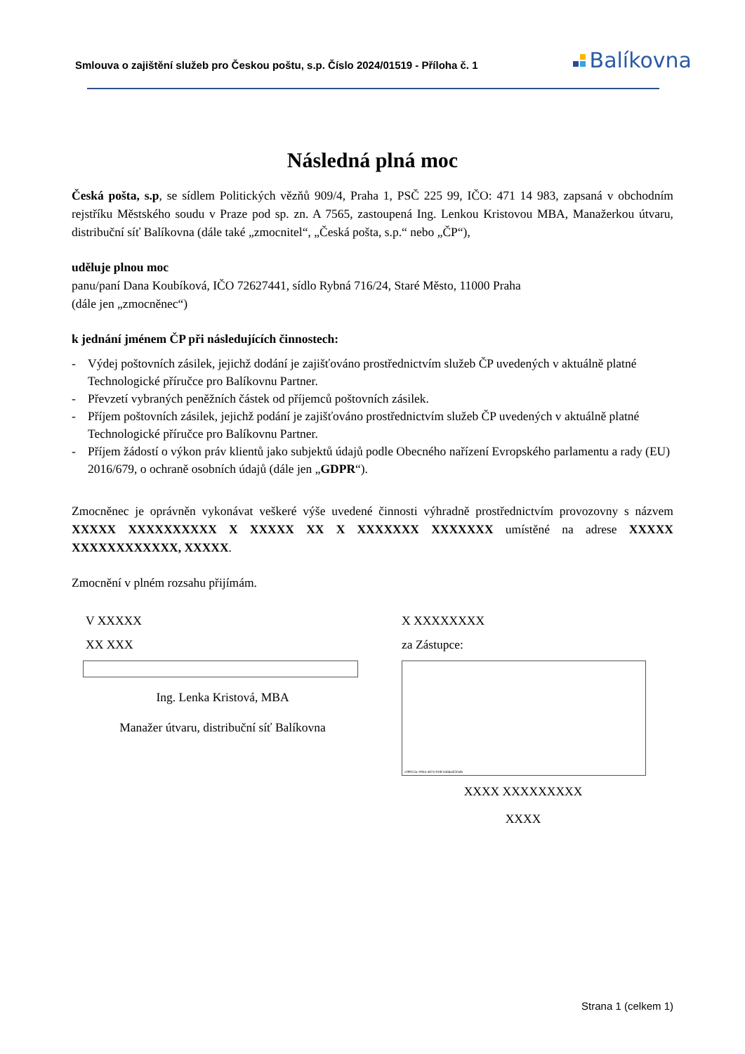Smlouva o zajištění služeb pro Českou poštu, s.p. Číslo 2024/01519 - Příloha č. 1
Balíkovna
Následná plná moc
Česká pošta, s.p, se sídlem Politických vězňů 909/4, Praha 1, PSČ 225 99, IČO: 471 14 983, zapsaná v obchodním rejstříku Městského soudu v Praze pod sp. zn. A 7565, zastoupená Ing. Lenkou Kristovou MBA, Manažerkou útvaru, distribuční síť Balíkovna (dále také „zmocnitel“, „Česká pošta, s.p.“ nebo „ČP“),
uděluje plnou moc
panu/paní Dana Koubíková, IČO 72627441, sídlo Rybná 716/24, Staré Město, 11000 Praha
(dále jen „zmocněnec“)
k jednání jménem ČP při následujících činnostech:
- Výdej poštovních zásilek, jejichž dodání je zajišťováno prostřednictvím služeb ČP uvedených v aktuálně platné Technologické příručce pro Balíkovnu Partner.
- Převzetí vybraných peněžních částek od příjemců poštovních zásilek.
- Příjem poštovních zásilek, jejichž podání je zajišťováno prostřednictvím služeb ČP uvedených v aktuálně platné Technologické příručce pro Balíkovnu Partner.
- Příjem žádostí o výkon práv klientů jako subjektů údajů podle Obecného nařízení Evropského parlamentu a rady (EU) 2016/679, o ochraně osobních údajů (dále jen „GDPR“).
Zmocněnec je oprávněn vykonávat veškeré výše uvedené činnosti výhradně prostřednictvím provozovny s názvem XXXXX XXXXXXXXXX X XXXXX XX X XXXXXXX XXXXXXX umístěné na adrese XXXXX XXXXXXXXXXXX, XXXXX.
Zmocnění v plném rozsahu přijímám.
V XXXXX
XX XXX
Ing. Lenka Kristová, MBA
Manažer útvaru, distribuční síť Balíkovna
X XXXXXXXX
za Zástupce:
e099153e-0064-4874-918f-6368a6f50af6
XXXX XXXXXXXXX
XXXX
Strana 1 (celkem 1)